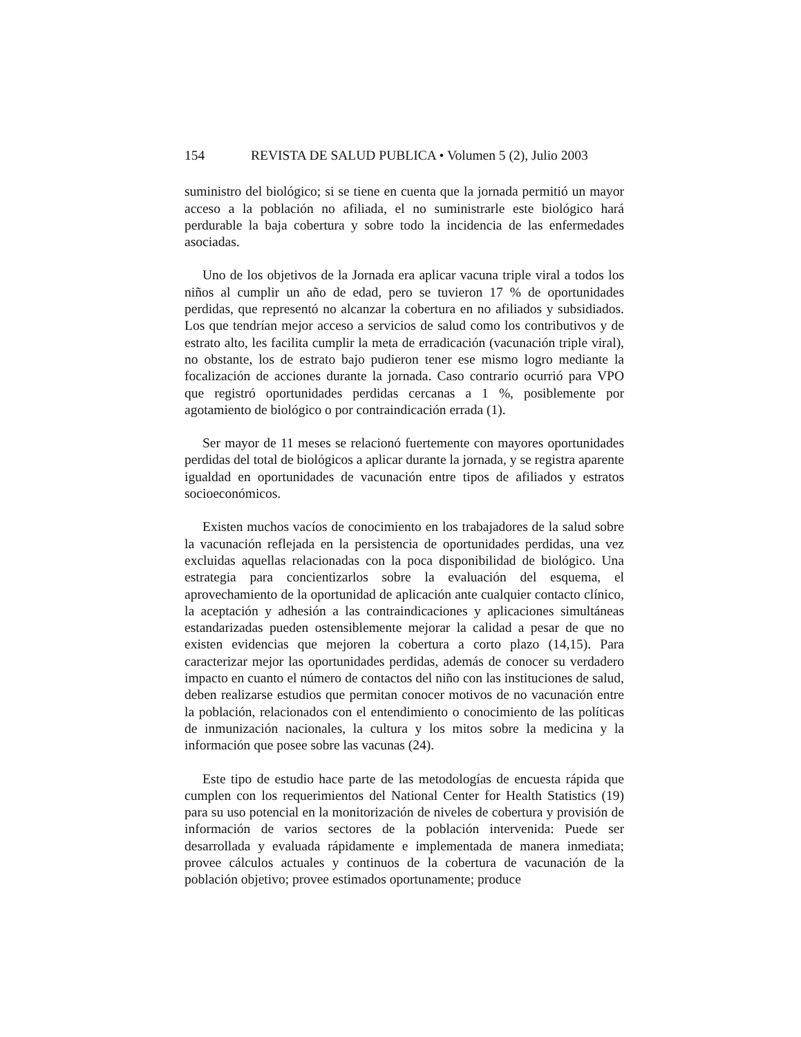154 REVISTA DE SALUD PUBLICA • Volumen 5 (2), Julio 2003
suministro del biológico; si se tiene en cuenta que la jornada permitió un mayor acceso a la población no afiliada, el no suministrarle este biológico hará perdurable la baja cobertura y sobre todo la incidencia de las enfermedades asociadas.
Uno de los objetivos de la Jornada era aplicar vacuna triple viral a todos los niños al cumplir un año de edad, pero se tuvieron 17 % de oportunidades perdidas, que representó no alcanzar la cobertura en no afiliados y subsidiados. Los que tendrían mejor acceso a servicios de salud como los contributivos y de estrato alto, les facilita cumplir la meta de erradicación (vacunación triple viral), no obstante, los de estrato bajo pudieron tener ese mismo logro mediante la focalización de acciones durante la jornada. Caso contrario ocurrió para VPO que registró oportunidades perdidas cercanas a 1 %, posiblemente por agotamiento de biológico o por contraindicación errada (1).
Ser mayor de 11 meses se relacionó fuertemente con mayores oportunidades perdidas del total de biológicos a aplicar durante la jornada, y se registra aparente igualdad en oportunidades de vacunación entre tipos de afiliados y estratos socioeconómicos.
Existen muchos vacíos de conocimiento en los trabajadores de la salud sobre la vacunación reflejada en la persistencia de oportunidades perdidas, una vez excluidas aquellas relacionadas con la poca disponibilidad de biológico. Una estrategia para concientizarlos sobre la evaluación del esquema, el aprovechamiento de la oportunidad de aplicación ante cualquier contacto clínico, la aceptación y adhesión a las contraindicaciones y aplicaciones simultáneas estandarizadas pueden ostensiblemente mejorar la calidad a pesar de que no existen evidencias que mejoren la cobertura a corto plazo (14,15). Para caracterizar mejor las oportunidades perdidas, además de conocer su verdadero impacto en cuanto el número de contactos del niño con las instituciones de salud, deben realizarse estudios que permitan conocer motivos de no vacunación entre la población, relacionados con el entendimiento o conocimiento de las políticas de inmunización nacionales, la cultura y los mitos sobre la medicina y la información que posee sobre las vacunas (24).
Este tipo de estudio hace parte de las metodologías de encuesta rápida que cumplen con los requerimientos del National Center for Health Statistics (19) para su uso potencial en la monitorización de niveles de cobertura y provisión de información de varios sectores de la población intervenida: Puede ser desarrollada y evaluada rápidamente e implementada de manera inmediata; provee cálculos actuales y continuos de la cobertura de vacunación de la población objetivo; provee estimados oportunamente; produce